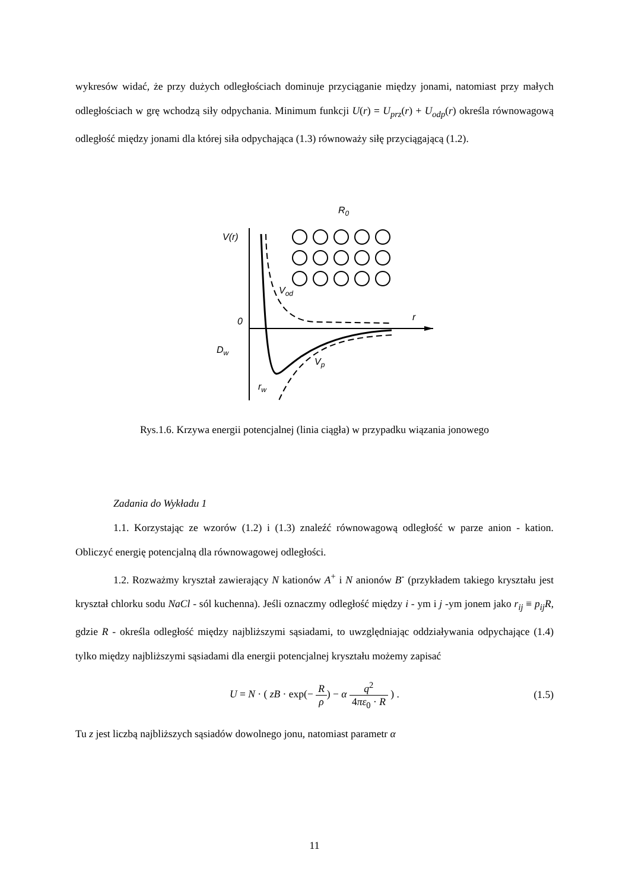wykresów widać, że przy dużych odległościach dominuje przyciąganie między jonami, natomiast przy małych odległościach w grę wchodzą siły odpychania. Minimum funkcji U(r) = U<sub>prz</sub>(r) + U<sub>odp</sub>(r) określa równowagową odległość między jonami dla której siła odpychająca (1.3) równoważy siłę przyciągającą (1.2).
V(r)
r
0
Vod
Vp
Dw
rw
R0
Rys.1.6. Krzywa energii potencjalnej (linia ciągła) w przypadku wiązania jonowego
Zadania do Wykładu 1
1.1. Korzystając ze wzorów (1.2) i (1.3) znaleźć równowagową odległość w parze anion - kation. Obliczyć energię potencjalną dla równowagowej odległości.
1.2. Rozważmy kryształ zawierający N kationów A<sup>+</sup> i N anionów B<sup>-</sup> (przykładem takiego kryształu jest kryształ chlorku sodu NaCl - sól kuchenna). Jeśli oznaczmy odległość między i - ym i j -ym jonem jako r<sub>ij</sub> ≡ p<sub>ij</sub>R, gdzie R - określa odległość między najbliższymi sąsiadami, to uwzględniając oddziaływania odpychające (1.4) tylko między najbliższymi sąsiadami dla energii potencjalnej kryształu możemy zapisać
U = N · ( zB · exp(− R ρ) − α q<sup>2</sup> 4πε<sub>0</sub> · R ) . (1.5)
Tu z jest liczbą najbliższych sąsiadów dowolnego jonu, natomiast parametr α
11